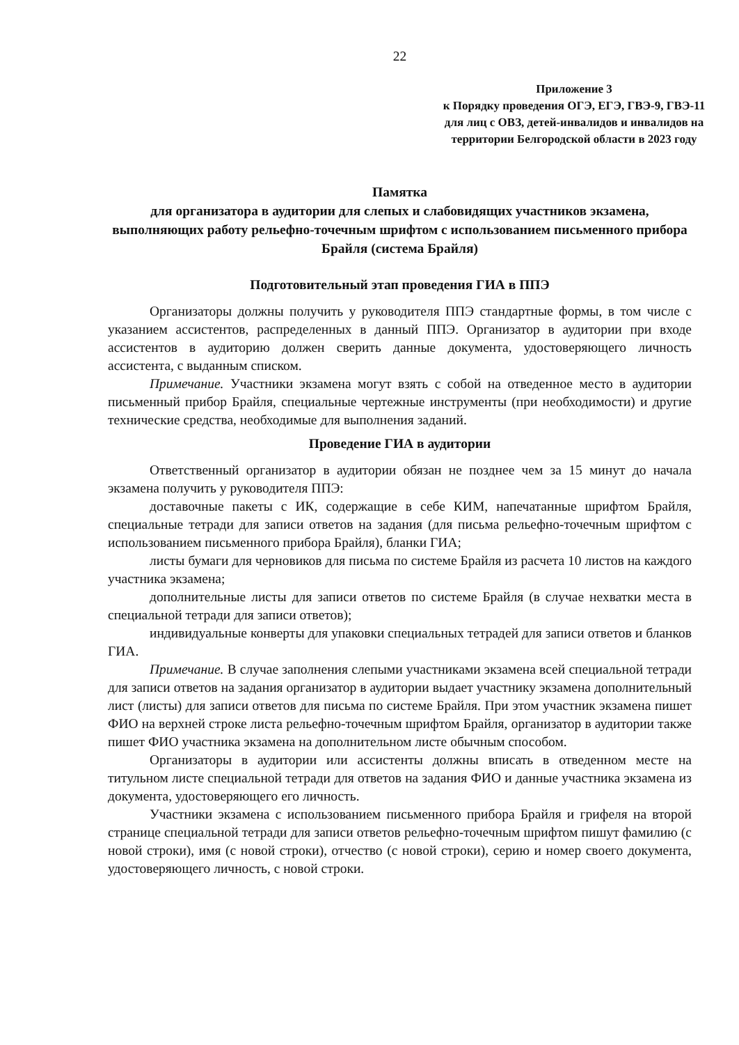22
Приложение 3
к Порядку проведения ОГЭ, ЕГЭ, ГВЭ-9, ГВЭ-11 для лиц с ОВЗ, детей-инвалидов и инвалидов на территории Белгородской области в 2023 году
Памятка
для организатора в аудитории для слепых и слабовидящих участников экзамена, выполняющих работу рельефно-точечным шрифтом с использованием письменного прибора Брайля (система Брайля)
Подготовительный этап проведения ГИА в ППЭ
Организаторы должны получить у руководителя ППЭ стандартные формы, в том числе с указанием ассистентов, распределенных в данный ППЭ. Организатор в аудитории при входе ассистентов в аудиторию должен сверить данные документа, удостоверяющего личность ассистента, с выданным списком.
Примечание. Участники экзамена могут взять с собой на отведенное место в аудитории письменный прибор Брайля, специальные чертежные инструменты (при необходимости) и другие технические средства, необходимые для выполнения заданий.
Проведение ГИА в аудитории
Ответственный организатор в аудитории обязан не позднее чем за 15 минут до начала экзамена получить у руководителя ППЭ:
доставочные пакеты с ИК, содержащие в себе КИМ, напечатанные шрифтом Брайля, специальные тетради для записи ответов на задания (для письма рельефно-точечным шрифтом с использованием письменного прибора Брайля), бланки ГИА;
листы бумаги для черновиков для письма по системе Брайля из расчета 10 листов на каждого участника экзамена;
дополнительные листы для записи ответов по системе Брайля (в случае нехватки места в специальной тетради для записи ответов);
индивидуальные конверты для упаковки специальных тетрадей для записи ответов и бланков ГИА.
Примечание. В случае заполнения слепыми участниками экзамена всей специальной тетради для записи ответов на задания организатор в аудитории выдает участнику экзамена дополнительный лист (листы) для записи ответов для письма по системе Брайля. При этом участник экзамена пишет ФИО на верхней строке листа рельефно-точечным шрифтом Брайля, организатор в аудитории также пишет ФИО участника экзамена на дополнительном листе обычным способом.
Организаторы в аудитории или ассистенты должны вписать в отведенном месте на титульном листе специальной тетради для ответов на задания ФИО и данные участника экзамена из документа, удостоверяющего его личность.
Участники экзамена с использованием письменного прибора Брайля и грифеля на второй странице специальной тетради для записи ответов рельефно-точечным шрифтом пишут фамилию (с новой строки), имя (с новой строки), отчество (с новой строки), серию и номер своего документа, удостоверяющего личность, с новой строки.